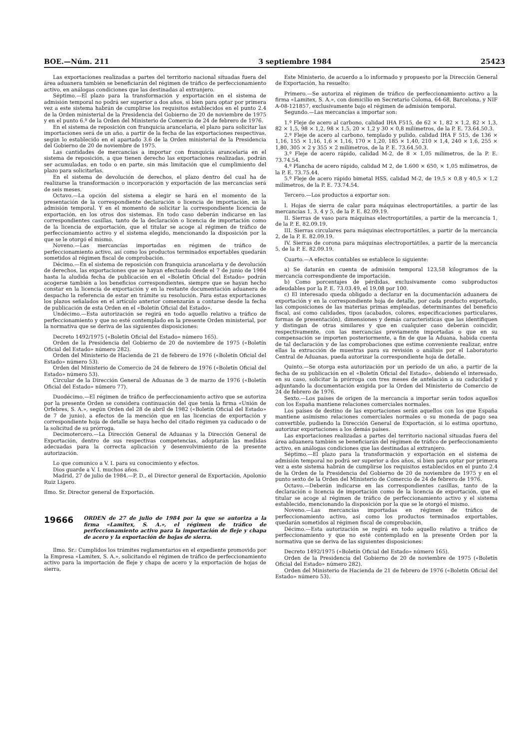BOE.—Núm. 211 3 septiembre 1984 25423
Las exportaciones realizadas a partes del territorio nacional situadas fuera del área aduanera también se beneficiarán del régimen de tráfico de perfeccionamiento activo, en análogas condiciones que las destinadas al extranjero.
Séptimo.—El plazo para la transformación y exportación en el sistema de admisión temporal no podrá ser superior a dos años, si bien para optar por primera vez a este sistema habrán de cumplirse los requisitos establecidos en el punto 2.4 de la Orden ministerial de la Presidencia del Gobierno de 20 de noviembre de 1975 y en el punto 6.º de la Orden del Ministerio de Comercio de 24 de febrero de 1976.
En el sistema de reposición con franquicia arancelaria, el plazo para solicitar las importaciones será de un año, a partir de la fecha de las exportaciones respectivas, según lo establecido en el apartado 3.6 de la Orden ministerial de la Presidencia del Gobierno de 20 de noviembre de 1975.
Las cantidades de mercancías a importar con franquicia arancelaria en el sistema de reposición, a que tienen derecho las exportaciones realizadas, podrán ser acumuladas, en todo o en parte, sin más limitación que el cumplimiento del plazo para solicitarlas.
En el sistema de devolución de derechos, el plazo dentro del cual ha de realizarse la transformación o incorporación y exportación de las mercancías será de seis meses.
Octavo.—La opción del sistema a elegir se hará en el momento de la presentación de la correspondiente declaración o licencia de importación, en la admisión temporal. Y en el momento de solicitar la correspondiente licencia de exportación, en los otros dos sistemas. En todo caso deberán indicarse en las correspondientes casillas, tanto de la declaración o licencia de importación como de la licencia de exportación, que el titular se acoge al régimen de tráfico de perfeccionamiento activo y el sistema elegido, mencionando la disposición por la que se le otorgó el mismo.
Noveno.—Las mercancías importadas en régimen de tráfico de perfeccionamiento activo, así como los productos terminados exportables quedarán sometidos al régimen fiscal de comprobación.
Décimo.—En el sistema de reposición con franquicia arancelaria y de devolución de derechos, las exportaciones que se hayan efectuado desde el 7 de junio de 1984 hasta la aludida fecha de publicación en el «Boletín Oficial del Estado» podrán acogerse también a los beneficios correspondientes, siempre que se hayan hecho constar en la licencia de exportación y en la restante documentación aduanera de despacho la referencia de estar en trámite su resolución. Para estas exportaciones los plazos señalados en el artículo anterior comenzarán a contarse desde la fecha de publicación de esta Orden en el «Boletín Oficial del Estado».
Undécimo.—Esta autorización se regirá en todo aquello relativo a tráfico de perfeccionamiento y que no esté contemplado en la presente Orden ministerial, por la normativa que se deriva de las siguientes disposiciones:
Decreto 1492/1975 («Boletín Oficial del Estado» número 165).
Orden de la Presidencia del Gobierno de 20 de noviembre de 1975 («Boletín Oficial del Estado» número 282).
Orden del Ministerio de Hacienda de 21 de febrero de 1976 («Boletín Oficial del Estado» número 53).
Orden del Ministerio de Comercio de 24 de febrero de 1976 («Boletín Oficial del Estado» número 53).
Circular de la Dirección General de Aduanas de 3 de marzo de 1976 («Boletín Oficial del Estado» número 77).
Duodécimo.—El régimen de tráfico de perfeccionamiento activo que se autoriza por la presente Orden se considera continuación del que tenía la firma «Unión de Orfebres, S. A.», según Orden del 28 de abril de 1982 («Boletín Oficial del Estado» de 7 de junio), a efectos de la mención que en las licencias de exportación y correspondiente hoja de detalle se haya hecho del citado régimen ya caducado o de la solicitud de su prórroga.
Decimotercero.—La Dirección General de Aduanas y la Dirección General de Exportación, dentro de sus respectivas competencias, adoptarán las medidas adecuadas para la correcta aplicación y desenvolvimiento de la presente autorización.
Lo que comunico a V. I. para su conocimiento y efectos.
Dios guarde a V. I. muchos años.
Madrid, 27 de julio de 1984.—P. D., el Director general de Exportación, Apolonio Ruiz Ligero.
Ilmo. Sr. Director general de Exportación.
19666 ORDEN de 27 de julio de 1984 por la que se autoriza a la firma «Lamitex, S. A.», el régimen de tráfico de perfeccionamiento activo para la importación de fleje y chapa de acero y la exportación de hojas de sierra.
Ilmo. Sr.: Cumplidos los trámites reglamentarios en el expediente promovido por la Empresa «Lamitex, S. A.», solicitando el régimen de tráfico de perfeccionamiento activo para la importación de fleje y chapa de acero y la exportación de hojas de sierra,
Este Ministerio, de acuerdo a lo informado y propuesto por la Dirección General de Exportación, ha resuelto:
Primero.—Se autoriza el régimen de tráfico de perfeccionamiento activo a la firma «Lamitex, S. A.», con domicilio en Secretario Coloma, 64-68, Barcelona, y NIF A-08-121857, exclusivamente bajo el régimen de admisión temporal.
Segundo.—Las mercancías a importar son:
1.º Fleje de acero al carbono, calidad IHA F515, de 62 × 1, 82 × 1,2, 82 × 1,3, 82 × 1,5, 98 × 1,2, 98 × 1,5, 20 × 1,2 y 30 × 0,8 milímetros, de la P. E. 73.64.50.3.
2.º Fleje de acero al carbono, templado y pulido, calidad IHA F 515, de 136 × 1,16, 155 × 1,16, 1,6 × 1,16, 170 × 1,20, 185 × 1,40, 210 × 1,4, 240 × 1,6, 255 × 1,80, 305 × 2 y 355 × 2 milímetros, de la P. E. 73.64.50.3.
3.º Fleje de acero rápido, calidad M-2, de 8 × 1,05 milímetros, de la P. E. 73.74.54.
4.º Plancha de acero rápido, calidad M 2, de 1.600 × 650, × 1,05 milímetros, de la P. E. 73.75.44.
5.º Fleje de acero rápido bimetal HSS, calidad M-2, de 19,5 × 0,8 y 40,5 × 1,2 milímetros, de la P. E. 73.74.54.
Tercero.—Los productos a exportar son:
I. Hojas de sierra de calar para máquinas electroportátiles, a partir de las mercancías 1, 3, 4 y 5, de la P. E. 82.09.19.
II. Sierras de vaso para máquinas electroportátiles, a partir de la mercancía 1, de la P. E. 82.09.19.
III. Sierras circulares para máquinas electroportátiles, a partir de la mercancía 2, de la P. E. 82.09.19.
IV. Sierras de corona para máquinas electroportátiles, a partir de la mercancía 5, de la P. E. 82.09.19.
Cuarto.—A efectos contables se establece lo siguiente:
a) Se datarán en cuenta de admisión temporal 123,58 kilogramos de la mercancía correspondiente de importación.
b) Como porcentajes de pérdidas, exclusivamente como subproductos adeudables por la P. E. 73.03.49, el 19,08 por 100.
c) El interesado queda obligado a declarar en la documentación aduanera de exportación y en la correspondiente hoja de detalle, por cada producto exportado, las composiciones de las materias primas empleadas, determinantes del beneficio fiscal, así como calidades, tipos (acabados, colores, especificaciones particulares, formas de presentación), dimensiones y demás características que las identifiquen y distingan de otras similares y que en cualquier caso deberán coincidir, respectivamente, con las mercancías previamente importadas o que en su compensación se importen posteriormente, a fin de que la Aduana, habida cuenta de tal declaración y de las comprobaciones que estime conveniente realizar, entre ellas la extracción de muestras para su revisión o análisis por el Laboratorio Central de Aduanas, pueda autorizar la correspondiente hoja de detalle.
Quinto.—Se otorga esta autorización por un período de un año, a partir de la fecha de su publicación en el «Boletín Oficial del Estado», debiendo el interesado, en su caso, solicitar la prórroga con tres meses de antelación a su caducidad y adjuntando la documentación exigida por la Orden del Ministerio de Comercio de 24 de febrero de 1976.
Sexto.—Los países de origen de la mercancía a importar serán todos aquellos con los España mantiene relaciones comerciales normales.
Los países de destino de las exportaciones serán aquellos con los que España mantiene asimismo relaciones comerciales normales o su moneda de pago sea convertible, pudiendo la Dirección General de Exportación, si lo estima oportuno, autorizar exportaciones a los demás países.
Las exportaciones realizadas a partes del territorio nacional situadas fuera del área aduanera también se beneficiarán del régimen de tráfico de perfeccionamiento activo, en análogas condiciones que las destinadas al extranjero.
Séptimo.—El plazo para la transformación y exportación en el sistema de admisión temporal no podrá ser superior a dos años, si bien para optar por primera vez a este sistema habrán de cumplirse los requisitos establecidos en el punto 2.4 de la Orden de la Presidencia del Gobierno de 20 de noviembre de 1975 y en el punto sexto de la Orden del Ministerio de Comercio de 24 de febrero de 1976.
Octavo.—Deberán indicarse en las correspondientes casillas, tanto de la declaración o licencia de importación como de la licencia de exportación, que el titular se acoge al régimen de tráfico de perfeccionamiento activo y el sistema establecido, mencionando la disposición por la que se le otorgó el mismo.
Noveno.—Las mercancías importadas en régimen de tráfico de perfeccionamiento activo, así como los productos terminados exportables, quedarán sometidos al régimen fiscal de comprobación.
Décimo.—Esta autorización se regirá en todo aquello relativo a tráfico de perfeccionamiento y que no esté contemplado en la presente Orden por la normativa que se deriva de las siguientes disposiciones:
Decreto 1492/1975 («Boletín Oficial del Estado» número 165).
Orden de la Presidencia del Gobierno de 20 de noviembre de 1975 («Boletín Oficial del Estado» número 282).
Orden del Ministerio de Hacienda de 21 de febrero de 1976 («Boletín Oficial del Estado» número 53).